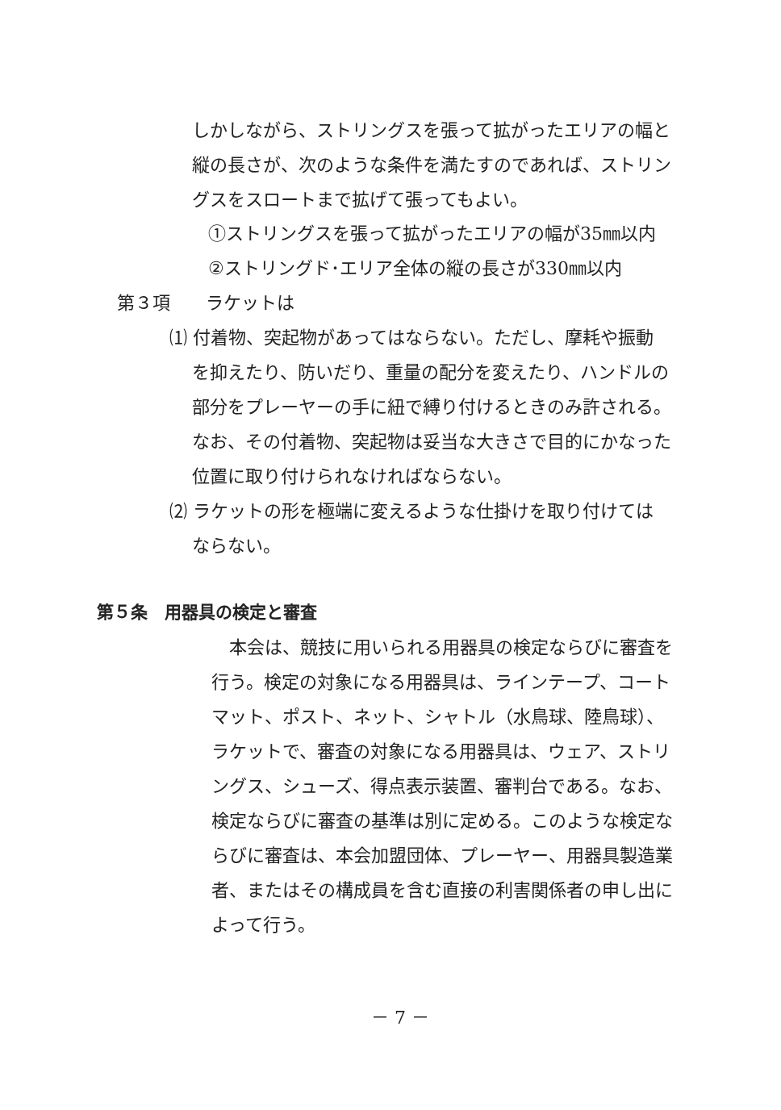しかしながら、ストリングスを張って拡がったエリアの幅と
縦の長さが、次のような条件を満たすのであれば、ストリン
グスをスロートまで拡げて張ってもよい。
①ストリングスを張って拡がったエリアの幅が35㎜以内
②ストリングド･エリア全体の縦の長さが330㎜以内
第３項　　ラケットは
⑴ 付着物、突起物があってはならない。ただし、摩耗や振動
を抑えたり、防いだり、重量の配分を変えたり、ハンドルの
部分をプレーヤーの手に紐で縛り付けるときのみ許される。
なお、その付着物、突起物は妥当な大きさで目的にかなった
位置に取り付けられなければならない。
⑵ ラケットの形を極端に変えるような仕掛けを取り付けては
ならない。
第５条　用器具の検定と審査
　本会は、競技に用いられる用器具の検定ならびに審査を
行う。検定の対象になる用器具は、ラインテープ、コート
マット、ポスト、ネット、シャトル（水鳥球、陸鳥球）、
ラケットで、審査の対象になる用器具は、ウェア、ストリ
ングス、シューズ、得点表示装置、審判台である。なお、
検定ならびに審査の基準は別に定める。このような検定な
らびに審査は、本会加盟団体、プレーヤー、用器具製造業
者、またはその構成員を含む直接の利害関係者の申し出に
よって行う。
－ 7 －